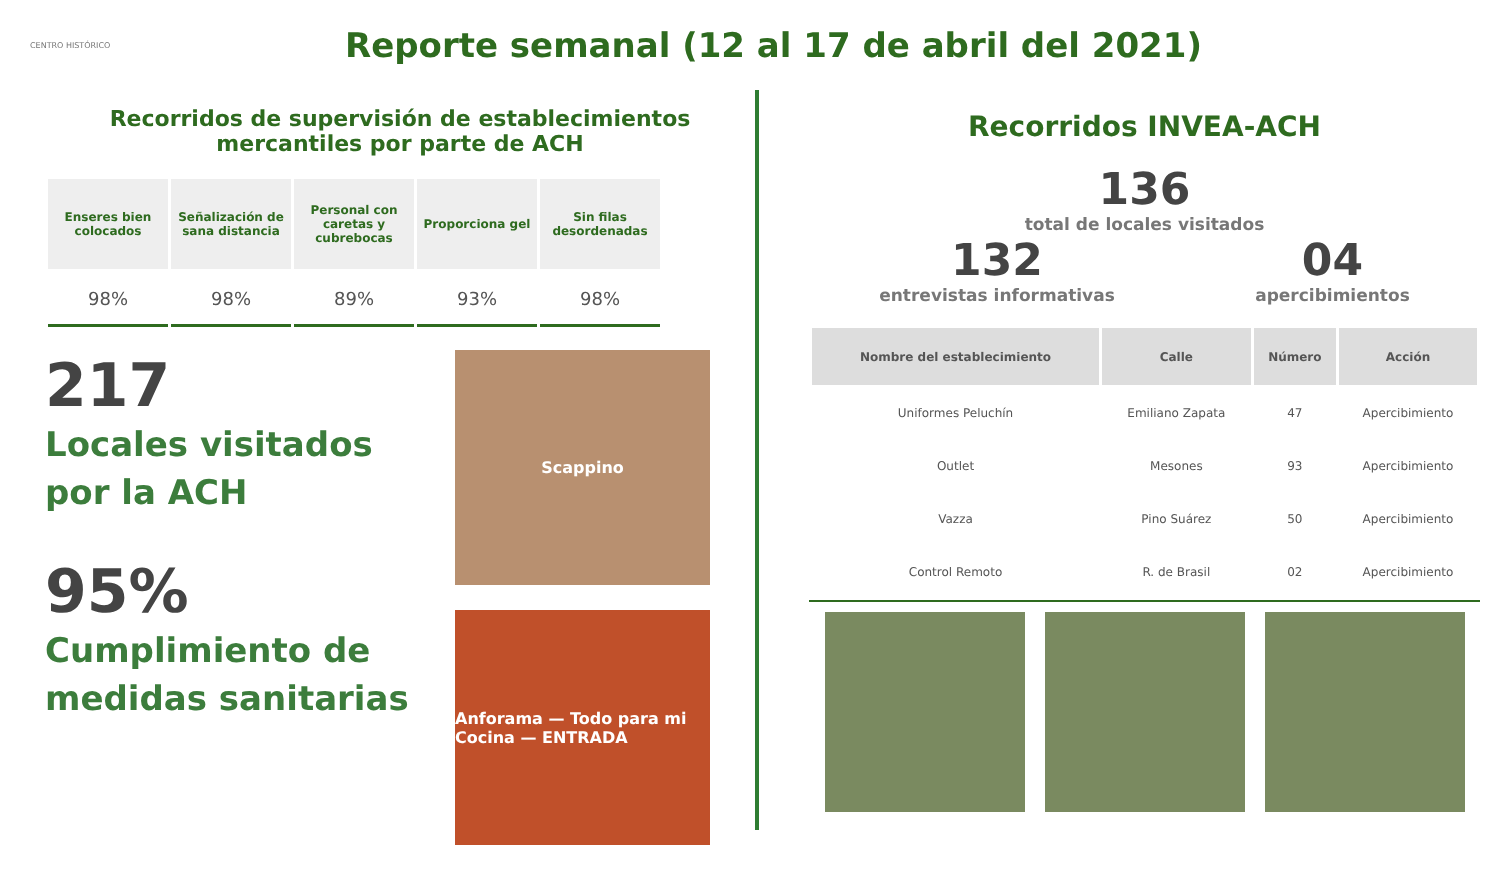CENTRO HISTÓRICO
Reporte semanal (12 al 17 de abril del 2021)
Recorridos de supervisión de establecimientos
mercantiles por parte de ACH
| Enseres bien colocados | Señalización de sana distancia | Personal con caretas y cubrebocas | Proporciona gel | Sin filas desordenadas |
| --- | --- | --- | --- | --- |
| 98% | 98% | 89% | 93% | 98% |
217
Locales visitados por la ACH
95%
Cumplimiento de medidas sanitarias
Scappino
Anforama — Todo para mi Cocina — ENTRADA
Recorridos INVEA-ACH
136
total de locales visitados
132
entrevistas informativas
04
apercibimientos
| Nombre del establecimiento | Calle | Número | Acción |
| --- | --- | --- | --- |
| Uniformes Peluchín | Emiliano Zapata | 47 | Apercibimiento |
| Outlet | Mesones | 93 | Apercibimiento |
| Vazza | Pino Suárez | 50 | Apercibimiento |
| Control Remoto | R. de Brasil | 02 | Apercibimiento |